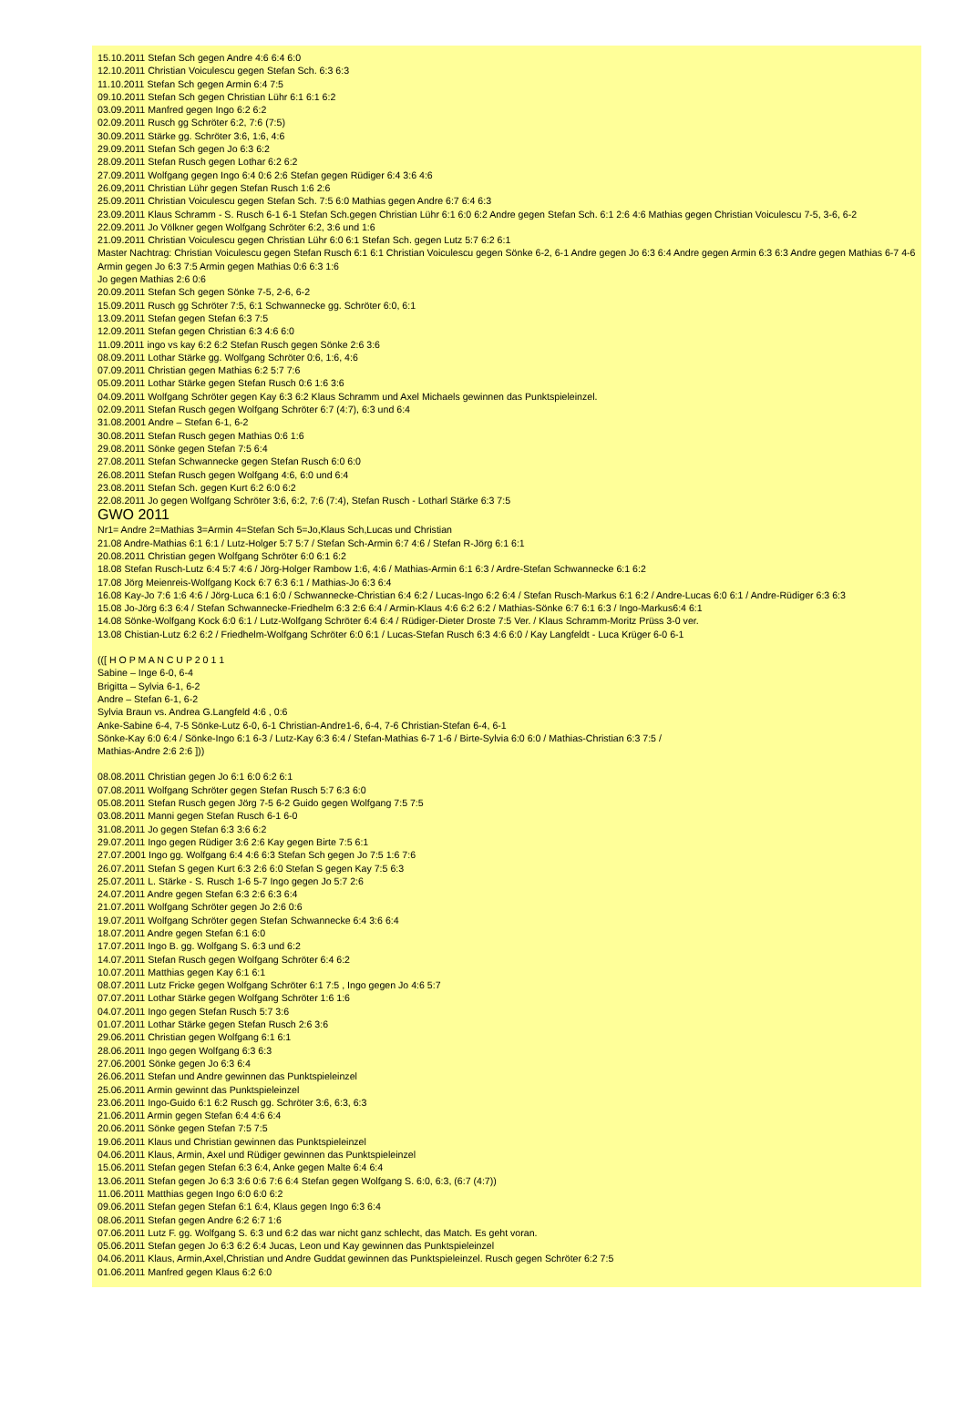15.10.2011 Stefan Sch gegen Andre 4:6 6:4 6:0
12.10.2011 Christian Voiculescu gegen Stefan Sch. 6:3 6:3
11.10.2011 Stefan Sch gegen Armin 6:4 7:5
09.10.2011 Stefan Sch gegen Christian Lühr 6:1 6:1 6:2
03.09.2011 Manfred gegen Ingo 6:2 6:2
02.09.2011 Rusch gg Schröter 6:2, 7:6 (7:5)
30.09.2011 Stärke gg. Schröter 3:6, 1:6, 4:6
29.09.2011 Stefan Sch gegen Jo 6:3 6:2
28.09.2011 Stefan Rusch gegen Lothar 6:2 6:2
27.09.2011 Wolfgang gegen Ingo 6:4 0:6 2:6 Stefan gegen Rüdiger 6:4 3:6 4:6
26.09,2011 Christian Lühr gegen Stefan Rusch 1:6 2:6
25.09.2011 Christian Voiculescu gegen Stefan Sch. 7:5 6:0 Mathias gegen Andre 6:7 6:4 6:3
23.09.2011 Klaus Schramm - S. Rusch 6-1 6-1 Stefan Sch.gegen Christian Lühr 6:1 6:0 6:2 Andre gegen Stefan Sch. 6:1 2:6 4:6 Mathias gegen Christian Voiculescu 7-5, 3-6, 6-2
22.09.2011 Jo Völkner gegen Wolfgang Schröter 6:2, 3:6 und 1:6
21.09.2011 Christian Voiculescu gegen Christian Lühr 6:0 6:1 Stefan Sch. gegen Lutz 5:7 6:2 6:1
Master Nachtrag: Christian Voiculescu gegen Stefan Rusch 6:1 6:1 Christian Voiculescu gegen Sönke 6-2, 6-1 Andre gegen Jo 6:3 6:4 Andre gegen Armin 6:3 6:3 Andre gegen Mathias 6-7 4-6 Armin gegen Jo 6:3 7:5 Armin gegen Mathias 0:6 6:3 1:6
Jo gegen Mathias 2:6 0:6
20.09.2011 Stefan Sch gegen Sönke 7-5, 2-6, 6-2
15.09.2011 Rusch gg Schröter 7:5, 6:1 Schwannecke gg. Schröter 6:0, 6:1
13.09.2011 Stefan gegen Stefan 6:3 7:5
12.09.2011 Stefan gegen Christian 6:3 4:6 6:0
11.09.2011 ingo vs kay 6:2 6:2 Stefan Rusch gegen Sönke 2:6 3:6
08.09.2011 Lothar Stärke gg. Wolfgang Schröter 0:6, 1:6, 4:6
07.09.2011 Christian gegen Mathias 6:2 5:7 7:6
05.09.2011 Lothar Stärke gegen Stefan Rusch 0:6 1:6 3:6
04.09.2011 Wolfgang Schröter gegen Kay 6:3 6:2 Klaus Schramm und Axel Michaels gewinnen das Punktspieleinzel.
02.09.2011 Stefan Rusch gegen Wolfgang Schröter 6:7 (4:7), 6:3 und 6:4
31.08.2001 Andre – Stefan 6-1, 6-2
30.08.2011 Stefan Rusch gegen Mathias 0:6 1:6
29.08.2011 Sönke gegen Stefan 7:5 6:4
27.08.2011 Stefan Schwannecke gegen Stefan Rusch 6:0 6:0
26.08.2011 Stefan Rusch gegen Wolfgang 4:6, 6:0 und 6:4
23.08.2011 Stefan Sch. gegen Kurt 6:2 6:0 6:2
22.08.2011 Jo gegen Wolfgang Schröter 3:6, 6:2, 7:6 (7:4), Stefan Rusch - Lotharl Stärke 6:3 7:5
GWO 2011
Nr1= Andre 2=Mathias 3=Armin 4=Stefan Sch 5=Jo,Klaus Sch,Lucas und Christian
21.08 Andre-Mathias 6:1 6:1 / Lutz-Holger 5:7 5:7 / Stefan Sch-Armin 6:7 4:6 / Stefan R-Jörg 6:1 6:1
20.08.2011 Christian gegen Wolfgang Schröter 6:0 6:1 6:2
18.08 Stefan Rusch-Lutz 6:4 5:7 4:6 / Jörg-Holger Rambow 1:6, 4:6 / Mathias-Armin 6:1 6:3 / Ardre-Stefan Schwannecke 6:1 6:2
17.08 Jörg Meienreis-Wolfgang Kock 6:7 6:3 6:1 / Mathias-Jo 6:3 6:4
16.08 Kay-Jo 7:6 1:6 4:6 / Jörg-Luca 6:1 6:0 / Schwannecke-Christian 6:4 6:2 / Lucas-Ingo 6:2 6:4 / Stefan Rusch-Markus 6:1 6:2 / Andre-Lucas 6:0 6:1 / Andre-Rüdiger 6:3 6:3
15.08 Jo-Jörg 6:3 6:4 / Stefan Schwannecke-Friedhelm 6:3 2:6 6:4 / Armin-Klaus 4:6 6:2 6:2 / Mathias-Sönke 6:7 6:1 6:3 / Ingo-Markus6:4 6:1
14.08 Sönke-Wolfgang Kock 6:0 6:1 / Lutz-Wolfgang Schröter 6:4 6:4 / Rüdiger-Dieter Droste 7:5 Ver. / Klaus Schramm-Moritz Prüss 3-0 ver.
13.08 Chistian-Lutz 6:2 6:2 / Friedhelm-Wolfgang Schröter 6:0 6:1 / Lucas-Stefan Rusch 6:3 4:6 6:0 / Kay Langfeldt - Luca Krüger 6-0 6-1
(([ H O P M A N C U P 2 0 1 1
Sabine – Inge 6-0, 6-4
Brigitta – Sylvia 6-1, 6-2
Andre – Stefan 6-1, 6-2
Sylvia Braun vs. Andrea G.Langfeld 4:6 , 0:6
Anke-Sabine 6-4, 7-5 Sönke-Lutz 6-0, 6-1 Christian-Andre1-6, 6-4, 7-6 Christian-Stefan 6-4, 6-1
Sönke-Kay 6:0 6:4 / Sönke-Ingo 6:1 6-3 / Lutz-Kay 6:3 6:4 / Stefan-Mathias 6-7 1-6 / Birte-Sylvia 6:0 6:0 / Mathias-Christian 6:3 7:5 /
Mathias-Andre 2:6 2:6 ]))
08.08.2011 Christian gegen Jo 6:1 6:0 6:2 6:1
07.08.2011 Wolfgang Schröter gegen Stefan Rusch 5:7 6:3 6:0
05.08.2011 Stefan Rusch gegen Jörg 7-5 6-2 Guido gegen Wolfgang 7:5 7:5
03.08.2011 Manni gegen Stefan Rusch 6-1 6-0
31.08.2011 Jo gegen Stefan 6:3 3:6 6:2
29.07.2011 Ingo gegen Rüdiger 3:6 2:6 Kay gegen Birte 7:5 6:1
27.07.2001 Ingo gg. Wolfgang 6:4 4:6 6:3 Stefan Sch gegen Jo 7:5 1:6 7:6
26.07.2011 Stefan S gegen Kurt 6:3 2:6 6:0 Stefan S gegen Kay 7:5 6:3
25.07.2011 L. Stärke - S. Rusch 1-6 5-7 Ingo gegen Jo 5:7 2:6
24.07.2011 Andre gegen Stefan 6:3 2:6 6:3 6:4
21.07.2011 Wolfgang Schröter gegen Jo 2:6 0:6
19.07.2011 Wolfgang Schröter gegen Stefan Schwannecke 6:4 3:6 6:4
18.07.2011 Andre gegen Stefan 6:1 6:0
17.07.2011 Ingo B. gg. Wolfgang S. 6:3 und 6:2
14.07.2011 Stefan Rusch gegen Wolfgang Schröter 6:4 6:2
10.07.2011 Matthias gegen Kay 6:1 6:1
08.07.2011 Lutz Fricke gegen Wolfgang Schröter 6:1 7:5 , Ingo gegen Jo 4:6 5:7
07.07.2011 Lothar Stärke gegen Wolfgang Schröter 1:6 1:6
04.07.2011 Ingo gegen Stefan Rusch 5:7 3:6
01.07.2011 Lothar Stärke gegen Stefan Rusch 2:6 3:6
29.06.2011 Christian gegen Wolfgang 6:1 6:1
28.06.2011 Ingo gegen Wolfgang 6:3 6:3
27.06.2001 Sönke gegen Jo 6:3 6:4
26.06.2011 Stefan und Andre gewinnen das Punktspieleinzel
25.06.2011 Armin gewinnt das Punktspieleinzel
23.06.2011 Ingo-Guido 6:1 6:2 Rusch gg. Schröter 3:6, 6:3, 6:3
21.06.2011 Armin gegen Stefan 6:4 4:6 6:4
20.06.2011 Sönke gegen Stefan 7:5 7:5
19.06.2011 Klaus und Christian gewinnen das Punktspieleinzel
04.06.2011 Klaus, Armin, Axel und Rüdiger gewinnen das Punktspieleinzel
15.06.2011 Stefan gegen Stefan 6:3 6:4, Anke gegen Malte 6:4 6:4
13.06.2011 Stefan gegen Jo 6:3 3:6 0:6 7:6 6:4 Stefan gegen Wolfgang S. 6:0, 6:3, (6:7 (4:7))
11.06.2011 Matthias gegen Ingo 6:0 6:0 6:2
09.06.2011 Stefan gegen Stefan 6:1 6:4, Klaus gegen Ingo 6:3 6:4
08.06.2011 Stefan gegen Andre 6:2 6:7 1:6
07.06.2011 Lutz F. gg. Wolfgang S. 6:3 und 6:2 das war nicht ganz schlecht, das Match. Es geht voran.
05.06.2011 Stefan gegen Jo 6:3 6:2 6:4 Jucas, Leon und Kay gewinnen das Punktspieleinzel
04.06.2011 Klaus, Armin,Axel,Christian und Andre Guddat gewinnen das Punktspieleinzel. Rusch gegen Schröter 6:2 7:5
01.06.2011 Manfred gegen Klaus 6:2 6:0